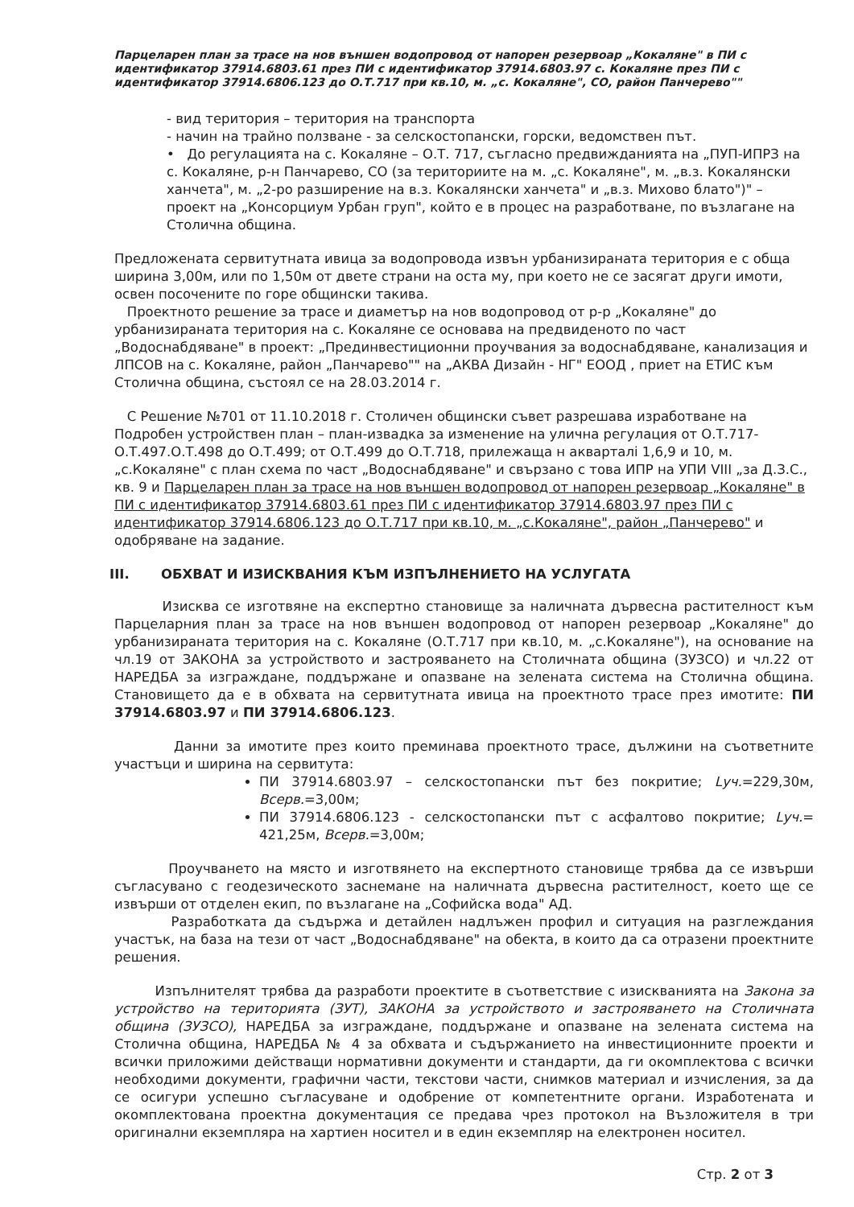Парцеларен план за трасе на нов външен водопровод от напорен резервоар „Кокаляне" в ПИ с идентификатор 37914.6803.61 през ПИ с идентификатор 37914.6803.97 с. Кокаляне през ПИ с идентификатор 37914.6806.123 до О.Т.717 при кв.10, м. „с. Кокаляне", СО, район Панчерево""
- вид територия – територия на транспорта
- начин на трайно ползване - за селскостопански, горски, ведомствен път.
• До регулацията на с. Кокаляне – О.Т. 717, съгласно предвижданията на „ПУП-ИПРЗ на с. Кокаляне, р-н Панчарево, СО (за териториите на м. „с. Кокаляне", м. „в.з. Кокалянски ханчета", м. „2-ро разширение на в.з. Кокалянски ханчета" и „в.з. Михово блато")" – проект на „Консорциум Урбан груп", който е в процес на разработване, по възлагане на Столична община.
Предложената сервитутната ивица за водопровода извън урбанизираната територия е с обща ширина 3,00м, или по 1,50м от двете страни на оста му, при което не се засягат други имоти, освен посочените по горе общински такива.
Проектното решение за трасе и диаметър на нов водопровод от р-р „Кокаляне" до урбанизираната територия на с. Кокаляне се основава на предвиденото по част „Водоснабдяване" в проект: „Прединвестиционни проучвания за водоснабдяване, канализация и ЛПСОВ на с. Кокаляне, район „Панчарево"" на „АКВА Дизайн - НГ" ЕООД , приет на ЕТИС към Столична община, състоял се на 28.03.2014 г.
С Решение №701 от 11.10.2018 г. Столичен общински съвет разрешава изработване на Подробен устройствен план – план-извадка за изменение на улична регулация от О.Т.717-О.Т.497.О.Т.498 до О.Т.499; от О.Т.499 до О.Т.718, прилежаща н акварталi 1,6,9 и 10, м. „с.Кокаляне" с план схема по част „Водоснабдяване" и свързано с това ИПР на УПИ VIII „за Д.З.С., кв. 9 и Парцеларен план за трасе на нов външен водопровод от напорен резервоар „Кокаляне" в ПИ с идентификатор 37914.6803.61 през ПИ с идентификатор 37914.6803.97 през ПИ с идентификатор 37914.6806.123 до О.Т.717 при кв.10, м. „с.Кокаляне", район „Панчерево" и одобряване на задание.
III. ОБХВАТ И ИЗИСКВАНИЯ КЪМ ИЗПЪЛНЕНИЕТО НА УСЛУГАТА
Изисква се изготвяне на експертно становище за наличната дървесна растителност към Парцеларния план за трасе на нов външен водопровод от напорен резервоар „Кокаляне" до урбанизираната територия на с. Кокаляне (О.Т.717 при кв.10, м. „с.Кокаляне"), на основание на чл.19 от ЗАКОНА за устройството и застрояването на Столичната община (ЗУЗСО) и чл.22 от НАРЕДБА за изграждане, поддържане и опазване на зелената система на Столична община. Становището да е в обхвата на сервитутната ивица на проектното трасе през имотите: ПИ 37914.6803.97 и ПИ 37914.6806.123.
Данни за имотите през които преминава проектното трасе, дължини на съответните участъци и ширина на сервитута:
ПИ 37914.6803.97 – селскостопански път без покритие; Lуч.=229,30м, Всерв.=3,00м;
ПИ 37914.6806.123 - селскостопански път с асфалтово покритие; Lуч.= 421,25м, Всерв.=3,00м;
Проучването на място и изготвянето на експертното становище трябва да се извърши съгласувано с геодезическото заснемане на наличната дървесна растителност, което ще се извърши от отделен екип, по възлагане на „Софийска вода" АД.
Разработката да съдържа и детайлен надлъжен профил и ситуация на разглеждания участък, на база на тези от част „Водоснабдяване" на обекта, в които да са отразени проектните решения.
Изпълнителят трябва да разработи проектите в съответствие с изискванията на Закона за устройство на територията (ЗУТ), ЗАКОНА за устройството и застрояването на Столичната община (ЗУЗСО), НАРЕДБА за изграждане, поддържане и опазване на зелената система на Столична община, НАРЕДБА № 4 за обхвата и съдържанието на инвестиционните проекти и всички приложими действащи нормативни документи и стандарти, да ги окомплектова с всички необходими документи, графични части, текстови части, снимков материал и изчисления, за да се осигури успешно съгласуване и одобрение от компетентните органи. Изработената и окомплектована проектна документация се предава чрез протокол на Възложителя в три оригинални екземпляра на хартиен носител и в един екземпляр на електронен носител.
Стр. 2 от 3